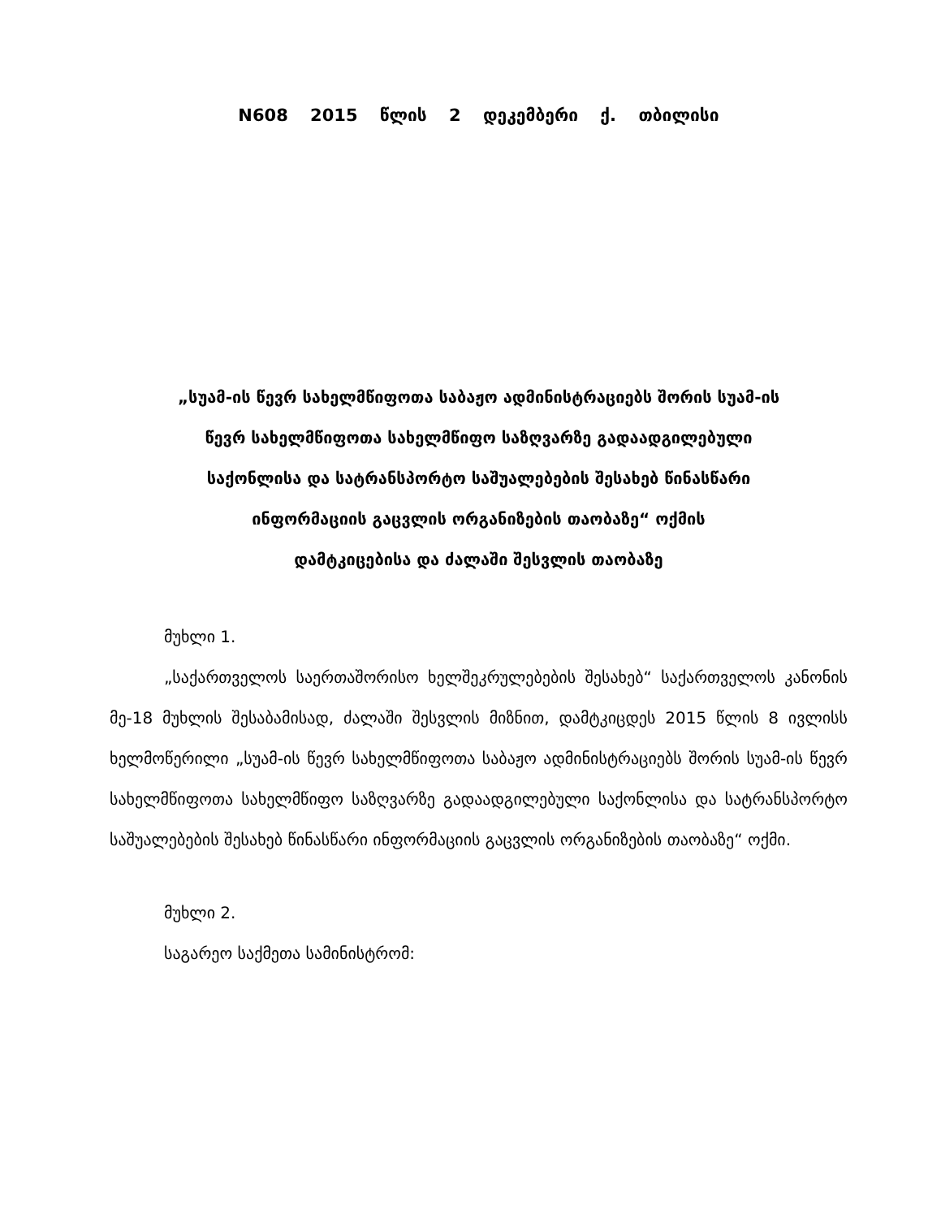N608 2015 წლის 2 დეკემბერი ქ. თბილისი
„სუამ-ის წევრ სახელმწიფოთა საბაჟო ადმინისტრაციებს შორის სუამ-ის
წევრ სახელმწიფოთა სახელმწიფო საზღვარზე გადაადგილებული
საქონლისა და სატრანსპორტო საშუალებების შესახებ წინასწარი
ინფორმაციის გაცვლის ორგანიზების თაობაზე“ ოქმის
დამტკიცებისა და ძალაში შესვლის თაობაზე
მუხლი 1.
„საქართველოს საერთაშორისო ხელშეკრულებების შესახებ“ საქართველოს კანონის მე-18 მუხლის შესაბამისად, ძალაში შესვლის მიზნით, დამტკიცდეს 2015 წლის 8 ივლისს ხელმოწერილი „სუამ-ის წევრ სახელმწიფოთა საბაჟო ადმინისტრაციებს შორის სუამ-ის წევრ სახელმწიფოთა სახელმწიფო საზღვარზე გადაადგილებული საქონლისა და სატრანსპორტო საშუალებების შესახებ წინასწარი ინფორმაციის გაცვლის ორგანიზების თაობაზე“ ოქმი.
მუხლი 2.
საგარეო საქმეთა სამინისტრომ: